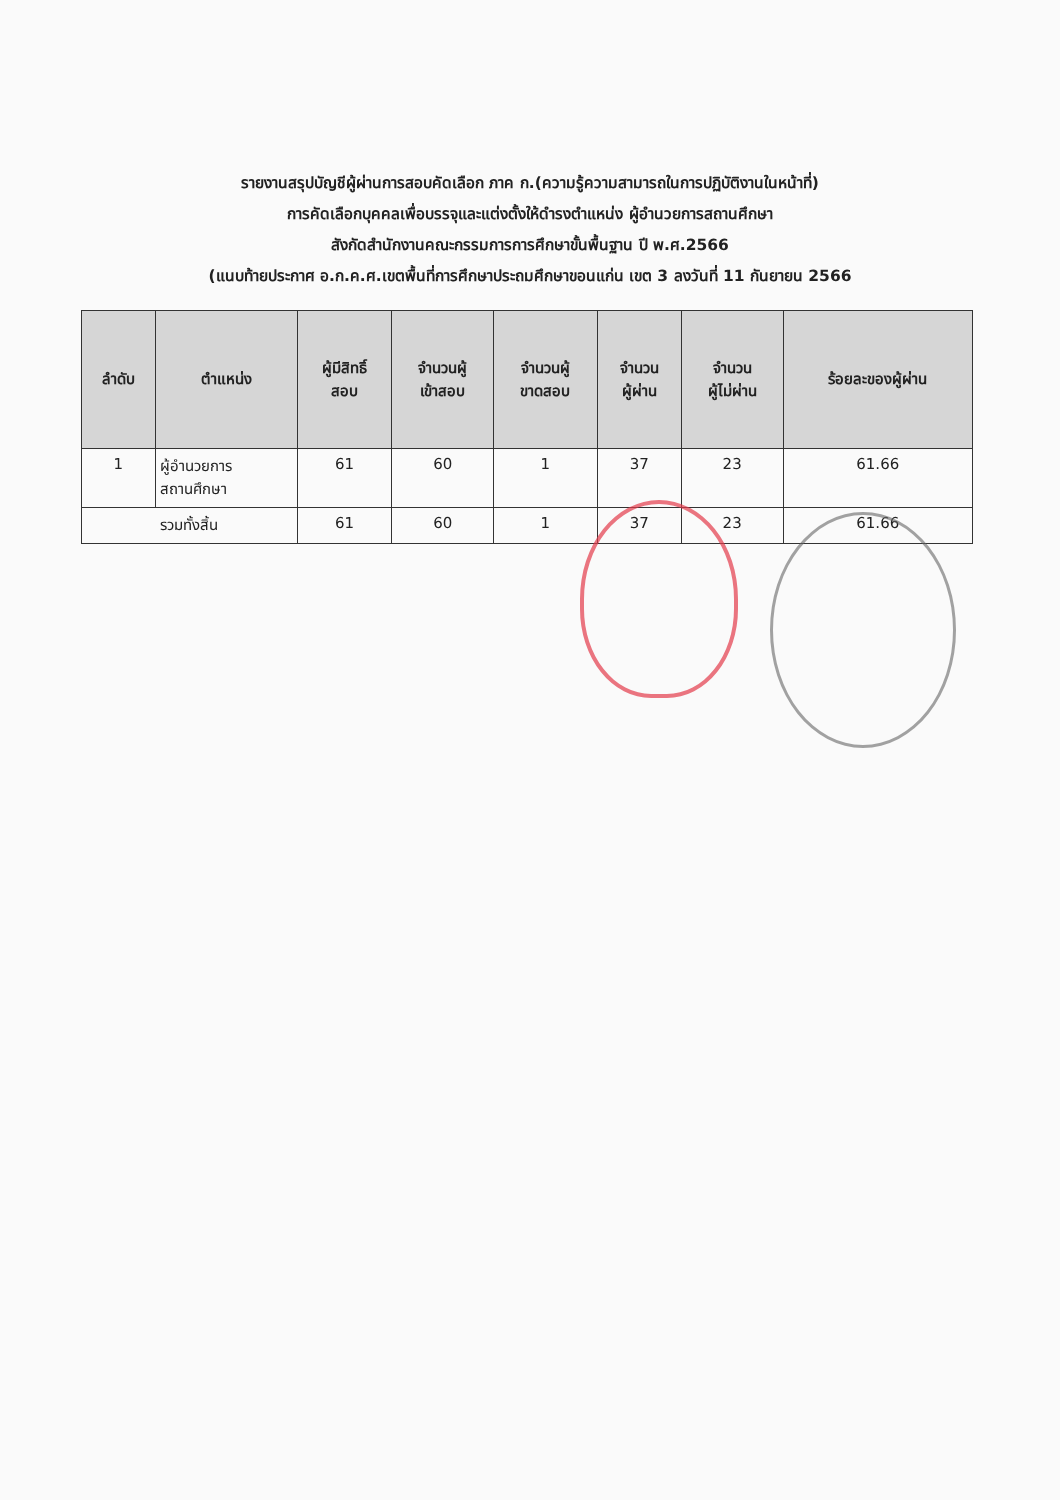รายงานสรุปบัญชีผู้ผ่านการสอบคัดเลือก ภาค ก.(ความรู้ความสามารถในการปฏิบัติงานในหน้าที่)
การคัดเลือกบุคคลเพื่อบรรจุและแต่งตั้งให้ดำรงตำแหน่ง ผู้อำนวยการสถานศึกษา
สังกัดสำนักงานคณะกรรมการการศึกษาขั้นพื้นฐาน ปี พ.ศ.2566
(แนบท้ายประกาศ อ.ก.ค.ศ.เขตพื้นที่การศึกษาประถมศึกษาขอนแก่น เขต 3 ลงวันที่ 11 กันยายน 2566
| ลำดับ | ตำแหน่ง | ผู้มีสิทธิ์ สอบ | จำนวนผู้ เข้าสอบ | จำนวนผู้ ขาดสอบ | จำนวน ผู้ผ่าน | จำนวน ผู้ไม่ผ่าน | ร้อยละของผู้ผ่าน |
| --- | --- | --- | --- | --- | --- | --- | --- |
| 1 | ผู้อำนวยการ สถานศึกษา | 61 | 60 | 1 | 37 | 23 | 61.66 |
| รวมทั้งสิ้น | | 61 | 60 | 1 | 37 | 23 | 61.66 |